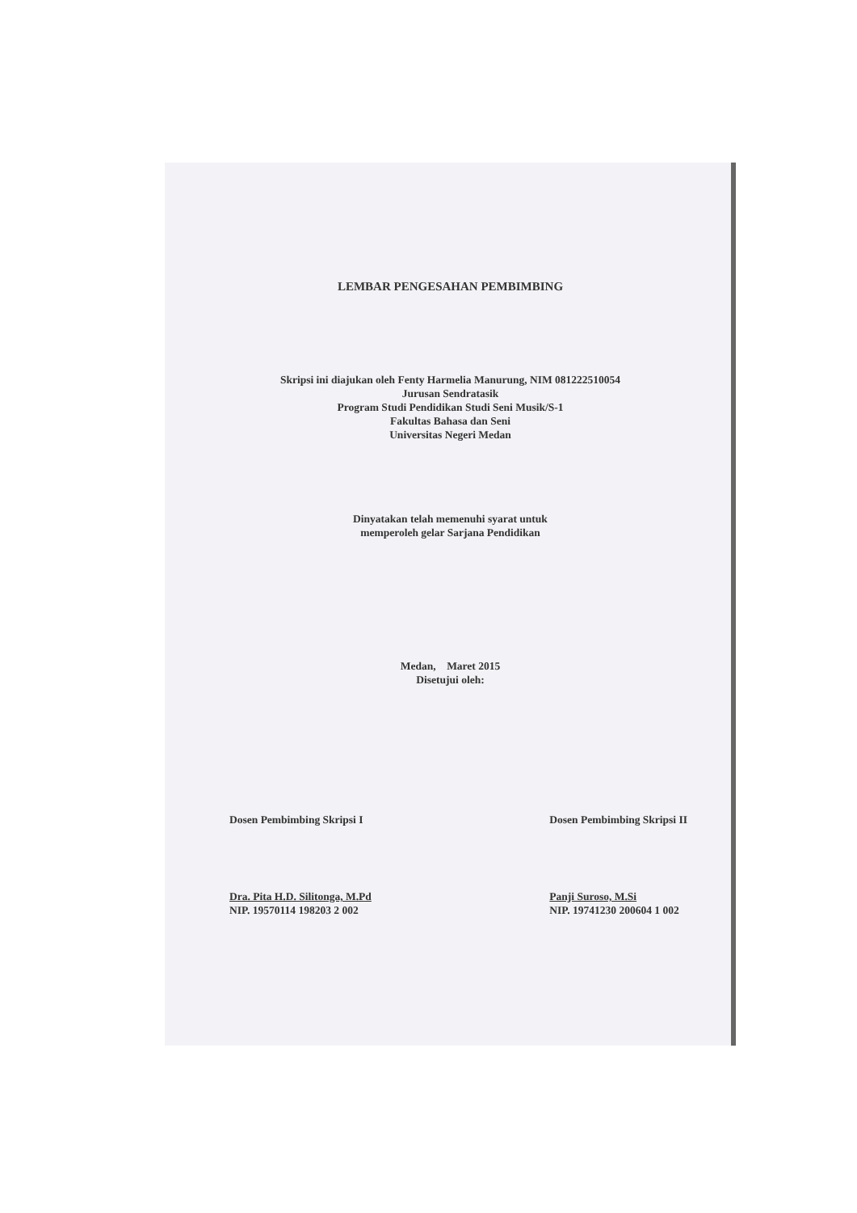LEMBAR PENGESAHAN PEMBIMBING
Skripsi ini diajukan oleh Fenty Harmelia Manurung, NIM 081222510054
Jurusan Sendratasik
Program Studi Pendidikan Studi Seni Musik/S-1
Fakultas Bahasa dan Seni
Universitas Negeri Medan
Dinyatakan telah memenuhi syarat untuk
memperoleh gelar Sarjana Pendidikan
Medan, Maret 2015
Disetujui oleh:
Dosen Pembimbing Skripsi I
Dra. Pita H.D. Silitonga, M.Pd
NIP. 19570114 198203 2 002
Dosen Pembimbing Skripsi II
Panji Suroso, M.Si
NIP. 19741230 200604 1 002